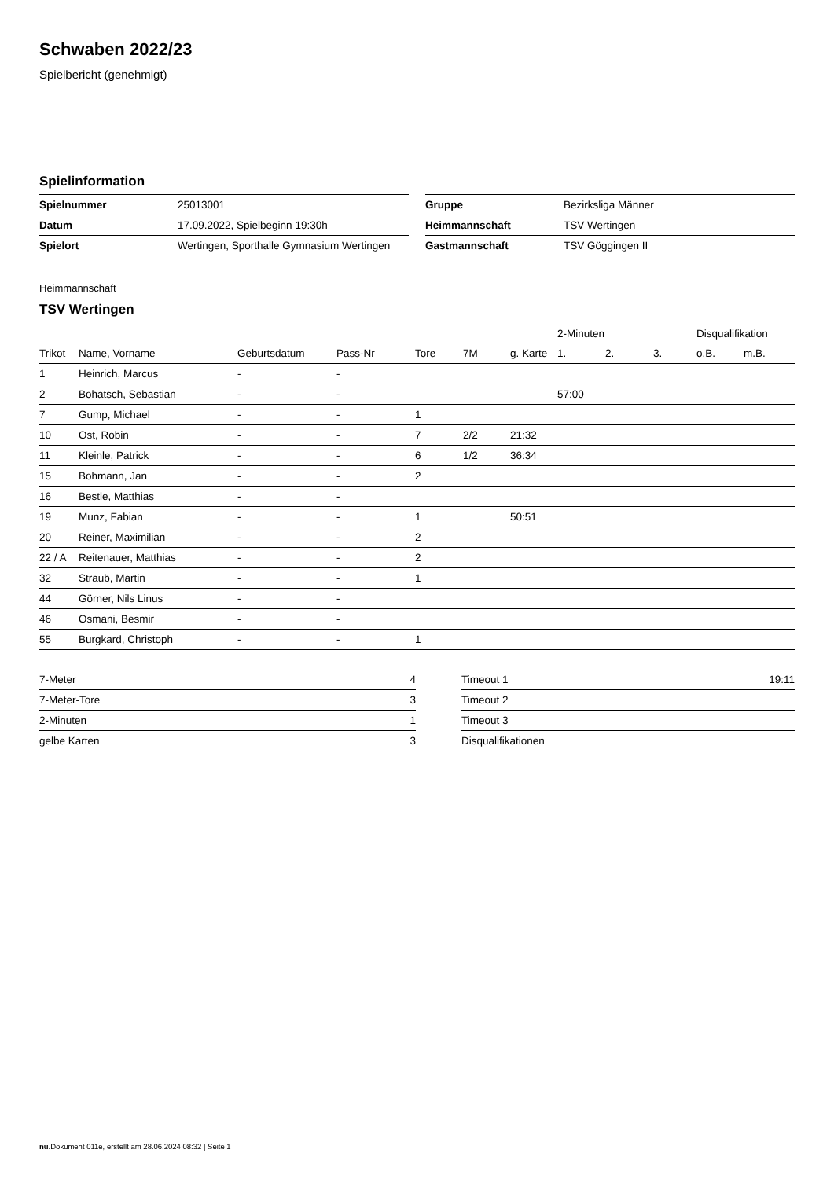Schwaben 2022/23
Spielbericht (genehmigt)
Spielinformation
| Spielnummer | 25013001 |
| Datum | 17.09.2022, Spielbeginn 19:30h |
| Spielort | Wertingen, Sporthalle Gymnasium Wertingen |
| Gruppe | Bezirksliga Männer |
| Heimmannschaft | TSV Wertingen |
| Gastmannschaft | TSV Göggingen II |
Heimmannschaft
TSV Wertingen
| | | | | | | | 2-Minuten | | | Disqualifikation | |
| --- | --- | --- | --- | --- | --- | --- | --- | --- | --- | --- | --- |
| Trikot | Name, Vorname | Geburtsdatum | Pass-Nr | Tore | 7M | g. Karte | 1. | 2. | 3. | o.B. | m.B. |
| 1 | Heinrich, Marcus | - | - | | | | | | | | |
| 2 | Bohatsch, Sebastian | - | - | | | | 57:00 | | | | |
| 7 | Gump, Michael | - | - | 1 | | | | | | | |
| 10 | Ost, Robin | - | - | 7 | 2/2 | 21:32 | | | | | |
| 11 | Kleinle, Patrick | - | - | 6 | 1/2 | 36:34 | | | | | |
| 15 | Bohmann, Jan | - | - | 2 | | | | | | | |
| 16 | Bestle, Matthias | - | - | | | | | | | | |
| 19 | Munz, Fabian | - | - | 1 | | 50:51 | | | | | |
| 20 | Reiner, Maximilian | - | - | 2 | | | | | | | |
| 22 / A | Reitenauer, Matthias | - | - | 2 | | | | | | | |
| 32 | Straub, Martin | - | - | 1 | | | | | | | |
| 44 | Görner, Nils Linus | - | - | | | | | | | | |
| 46 | Osmani, Besmir | - | - | | | | | | | | |
| 55 | Burgkard, Christoph | - | - | 1 | | | | | | | |
| 7-Meter | 4 |
| 7-Meter-Tore | 3 |
| 2-Minuten | 1 |
| gelbe Karten | 3 |
| Timeout 1 | 19:11 |
| Timeout 2 | |
| Timeout 3 | |
| Disqualifikationen | |
nu.Dokument 011e, erstellt am 28.06.2024 08:32 | Seite 1